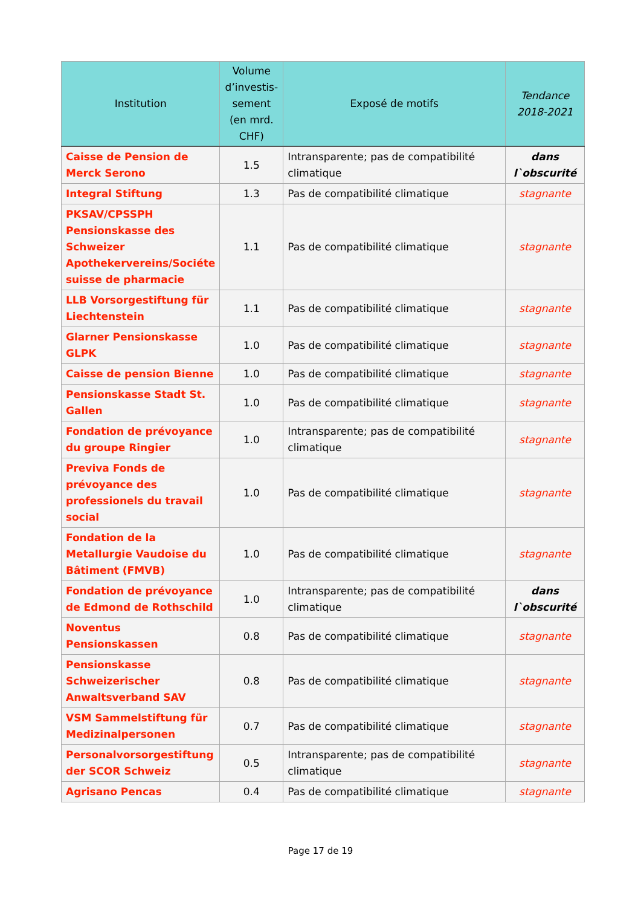| Institution | Volume d’investis-sement (en mrd. CHF) | Exposé de motifs | Tendance 2018-2021 |
| --- | --- | --- | --- |
| Caisse de Pension de Merck Serono | 1.5 | Intransparente; pas de compatibilité climatique | dans l`obscurité |
| Integral Stiftung | 1.3 | Pas de compatibilité climatique | stagnante |
| PKSAV/CPSSPH Pensionskasse des Schweizer Apothekervereins/Sociéte suisse de pharmacie | 1.1 | Pas de compatibilité climatique | stagnante |
| LLB Vorsorgestiftung für Liechtenstein | 1.1 | Pas de compatibilité climatique | stagnante |
| Glarner Pensionskasse GLPK | 1.0 | Pas de compatibilité climatique | stagnante |
| Caisse de pension Bienne | 1.0 | Pas de compatibilité climatique | stagnante |
| Pensionskasse Stadt St. Gallen | 1.0 | Pas de compatibilité climatique | stagnante |
| Fondation de prévoyance du groupe Ringier | 1.0 | Intransparente; pas de compatibilité climatique | stagnante |
| Previva Fonds de prévoyance des professionels du travail social | 1.0 | Pas de compatibilité climatique | stagnante |
| Fondation de la Metallurgie Vaudoise du Bâtiment (FMVB) | 1.0 | Pas de compatibilité climatique | stagnante |
| Fondation de prévoyance de Edmond de Rothschild | 1.0 | Intransparente; pas de compatibilité climatique | dans l`obscurité |
| Noventus Pensionskassen | 0.8 | Pas de compatibilité climatique | stagnante |
| Pensionskasse Schweizerischer Anwaltsverband SAV | 0.8 | Pas de compatibilité climatique | stagnante |
| VSM Sammelstiftung für Medizinalpersonen | 0.7 | Pas de compatibilité climatique | stagnante |
| Personalvorsorgestiftung der SCOR Schweiz | 0.5 | Intransparente; pas de compatibilité climatique | stagnante |
| Agrisano Pencas | 0.4 | Pas de compatibilité climatique | stagnante |
Page 17 de 19